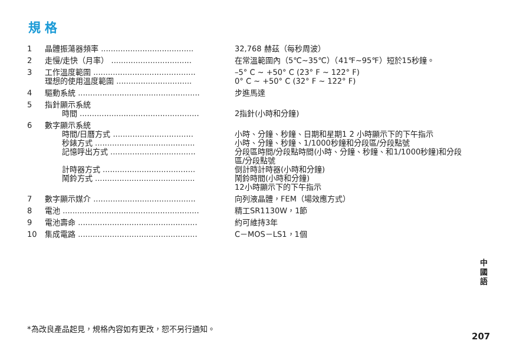規 格
| 1 | 晶體振蕩器頻率 ...................................... | 32,768 赫茲（每秒周波） |
| 2 | 走慢/走快（月率） ................................. | 在常溫範圍內（5℃~35℃）（41℉~95℉）短於15秒鐘。 |
| 3 | 工作溫度範圍 .......................................... | –5° C ~ +50° C (23° F ~ 122° F) |
| | 理想的使用溫度範圍 ............................... | 0° C ~ +50° C (32° F ~ 122° F) |
| 4 | 驅動系統 .................................................. | 步進馬達 |
| 5 | 指針顯示系統 | |
| | 時間 ................................................. | 2指針(小時和分鐘) |
| 6 | 數字顯示系統 | |
| | 時間/日曆方式 ................................. | 小時、分鐘、秒鐘、日期和星期1 2 小時顯示下的下午指示 |
| | 秒錶方式 ......................................... | 小時、分鐘、秒鐘、1/1000秒鐘和分段區/分段點號 |
| | 記憶呼出方式 ................................... | 分段區時間/分段點時間(小時、分鐘、秒鐘、和1/1000秒鐘)和分段區/分段點號 |
| | 計時器方式 ...................................... | 倒計時計時器(小時和分鐘) |
| | 鬧鈴方式 ......................................... | 鬧鈴時間(小時和分鐘) 12小時顯示下的下午指示 |
| 7 | 數字顯示媒介 .......................................... | 向列液晶體，FEM（場效應方式） |
| 8 | 電池 ........................................................ | 精工SR1130W，1節 |
| 9 | 電池壽命 ................................................. | 約可維持3年 |
| 10 | 集成電路 ................................................. | C－MOS－LS1，1個 |
*為改良產品起見，規格內容如有更改，恕不另行通知。
中 國 語
207